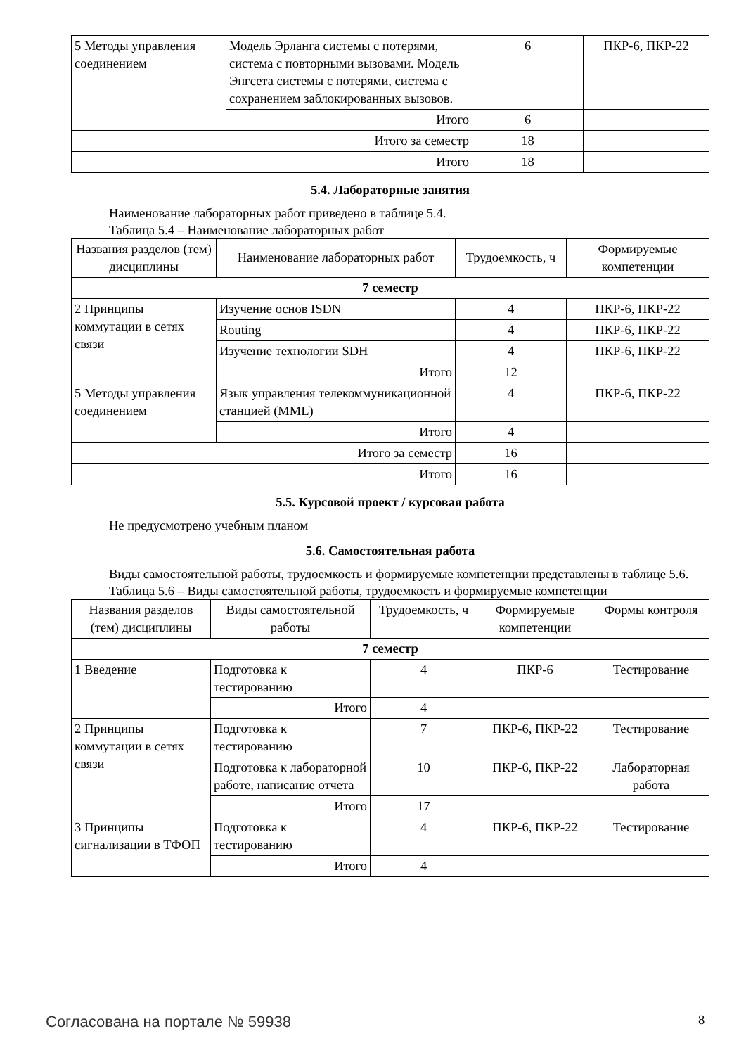| 5 Методы управления соединением | Модель Эрланга системы с потерями, система с повторными вызовами. Модель Энгсета системы с потерями, система с сохранением заблокированных вызовов. | 6 | ПКР-6, ПКР-22 |
| | Итого | 6 | |
| Итого за семестр | | 18 | |
| Итого | | 18 | |
5.4. Лабораторные занятия
Наименование лабораторных работ приведено в таблице 5.4.
Таблица 5.4 – Наименование лабораторных работ
| Названия разделов (тем) дисциплины | Наименование лабораторных работ | Трудоемкость, ч | Формируемые компетенции |
| --- | --- | --- | --- |
| 7 семестр | | | |
| 2 Принципы коммутации в сетях связи | Изучение основ ISDN | 4 | ПКР-6, ПКР-22 |
| | Routing | 4 | ПКР-6, ПКР-22 |
| | Изучение технологии SDH | 4 | ПКР-6, ПКР-22 |
| | Итого | 12 | |
| 5 Методы управления соединением | Язык управления телекоммуникационной станцией (MML) | 4 | ПКР-6, ПКР-22 |
| | Итого | 4 | |
| Итого за семестр | | 16 | |
| Итого | | 16 | |
5.5. Курсовой проект / курсовая работа
Не предусмотрено учебным планом
5.6. Самостоятельная работа
Виды самостоятельной работы, трудоемкость и формируемые компетенции представлены в таблице 5.6.
Таблица 5.6 – Виды самостоятельной работы, трудоемкость и формируемые компетенции
| Названия разделов (тем) дисциплины | Виды самостоятельной работы | Трудоемкость, ч | Формируемые компетенции | Формы контроля |
| --- | --- | --- | --- | --- |
| 7 семестр | | | | |
| 1 Введение | Подготовка к тестированию | 4 | ПКР-6 | Тестирование |
| | Итого | 4 | | |
| 2 Принципы коммутации в сетях связи | Подготовка к тестированию | 7 | ПКР-6, ПКР-22 | Тестирование |
| | Подготовка к лабораторной работе, написание отчета | 10 | ПКР-6, ПКР-22 | Лабораторная работа |
| | Итого | 17 | | |
| 3 Принципы сигнализации в ТФОП | Подготовка к тестированию | 4 | ПКР-6, ПКР-22 | Тестирование |
| | Итого | 4 | | |
Согласована на портале № 59938 8